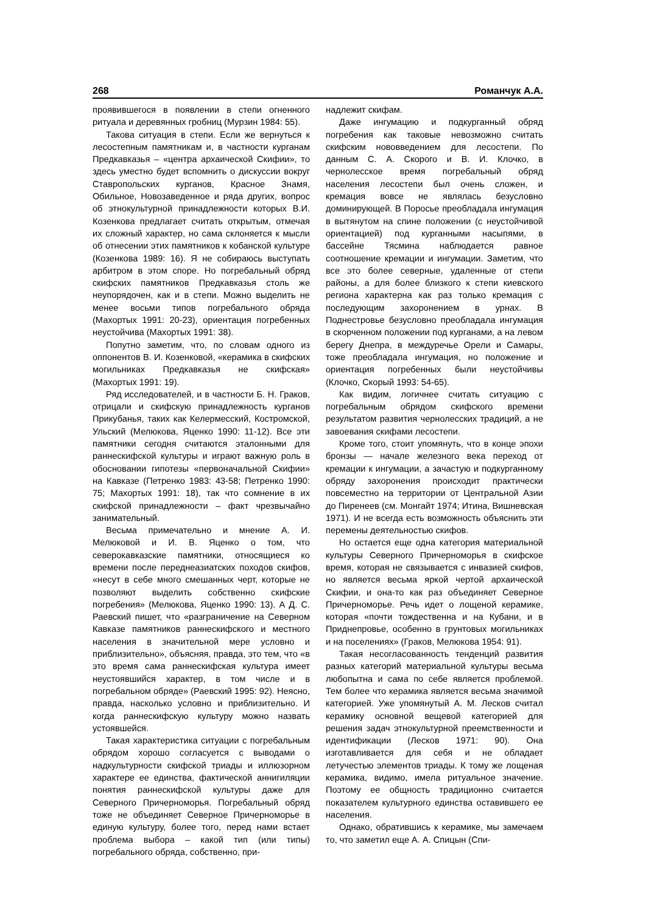268 Романчук А.А.
проявившегося в появлении в степи огненного ритуала и деревянных гробниц (Мурзин 1984: 55).
Такова ситуация в степи. Если же вернуться к лесостепным памятникам и, в частности курганам Предкавказья – «центра архаической Скифии», то здесь уместно будет вспомнить о дискуссии вокруг Ставропольских курганов, Красное Знамя, Обильное, Новозаведенное и ряда других, вопрос об этнокультурной принадлежности которых В.И. Козенкова предлагает считать открытым, отмечая их сложный характер, но сама склоняется к мысли об отнесении этих памятников к кобанской культуре (Козенкова 1989: 16). Я не собираюсь выступать арбитром в этом споре. Но погребальный обряд скифских памятников Предкавказья столь же неупорядочен, как и в степи. Можно выделить не менее восьми типов погребального обряда (Махортых 1991: 20-23), ориентация погребенных неустойчива (Махортых 1991: 38).
Попутно заметим, что, по словам одного из оппонентов В. И. Козенковой, «керамика в скифских могильниках Предкавказья не скифская» (Махортых 1991: 19).
Ряд исследователей, и в частности Б. Н. Граков, отрицали и скифскую принадлежность курганов Прикубанья, таких как Келермесский, Костромской, Ульский (Мелюкова, Яценко 1990: 11-12). Все эти памятники сегодня считаются эталонными для раннескифской культуры и играют важную роль в обосновании гипотезы «первоначальной Скифии» на Кавказе (Петренко 1983: 43-58; Петренко 1990: 75; Махортых 1991: 18), так что сомнение в их скифской принадлежности – факт чрезвычайно занимательный.
Весьма примечательно и мнение А. И. Мелюковой и И. В. Яценко о том, что северокавказские памятники, относящиеся ко времени после переднеазиатских походов скифов, «несут в себе много смешанных черт, которые не позволяют выделить собственно скифские погребения» (Мелюкова, Яценко 1990: 13). А Д. С. Раевский пишет, что «разграничение на Северном Кавказе памятников раннескифского и местного населения в значительной мере условно и приблизительно», объясняя, правда, это тем, что «в это время сама раннескифская культура имеет неустоявшийся характер, в том числе и в погребальном обряде» (Раевский 1995: 92). Неясно, правда, насколько условно и приблизительно. И когда раннескифскую культуру можно назвать устоявшейся.
Такая характеристика ситуации с погребальным обрядом хорошо согласуется с выводами о надкультурности скифской триады и иллюзорном характере ее единства, фактической аннигиляции понятия раннескифской культуры даже для Северного Причерноморья. Погребальный обряд тоже не объединяет Северное Причерноморье в единую культуру, более того, перед нами встает проблема выбора – какой тип (или типы) погребального обряда, собственно, при-
надлежит скифам.
Даже ингумацию и подкурганный обряд погребения как таковые невозможно считать скифским нововведением для лесостепи. По данным С. А. Скорого и В. И. Клочко, в чернолесское время погребальный обряд населения лесостепи был очень сложен, и кремация вовсе не являлась безусловно доминирующей. В Поросье преобладала ингумация в вытянутом на спине положении (с неустойчивой ориентацией) под курганными насыпями, в бассейне Тясмина наблюдается равное соотношение кремации и ингумации. Заметим, что все это более северные, удаленные от степи районы, а для более близкого к степи киевского региона характерна как раз только кремация с последующим захоронением в урнах. В Поднестровье безусловно преобладала ингумация в скорченном положении под курганами, а на левом берегу Днепра, в междуречье Орели и Самары, тоже преобладала ингумация, но положение и ориентация погребенных были неустойчивы (Клочко, Скорый 1993: 54-65).
Как видим, логичнее считать ситуацию с погребальным обрядом скифского времени результатом развития чернолесских традиций, а не завоевания скифами лесостепи.
Кроме того, стоит упомянуть, что в конце эпохи бронзы — начале железного века переход от кремации к ингумации, а зачастую и подкурганному обряду захоронения происходит практически повсеместно на территории от Центральной Азии до Пиренеев (см. Монгайт 1974; Итина, Вишневская 1971). И не всегда есть возможность объяснить эти перемены деятельностью скифов.
Но остается еще одна категория материальной культуры Северного Причерноморья в скифское время, которая не связывается с инвазией скифов, но является весьма яркой чертой архаической Скифии, и она-то как раз объединяет Северное Причерноморье. Речь идет о лощеной керамике, которая «почти тождественна и на Кубани, и в Приднепровье, особенно в грунтовых могильниках и на поселениях» (Граков, Мелюкова 1954: 91).
Такая несогласованность тенденций развития разных категорий материальной культуры весьма любопытна и сама по себе является проблемой. Тем более что керамика является весьма значимой категорией. Уже упомянутый А. М. Лесков считал керамику основной вещевой категорией для решения задач этнокультурной преемственности и идентификации (Лесков 1971: 90). Она изготавливается для себя и не обладает летучестью элементов триады. К тому же лощеная керамика, видимо, имела ритуальное значение. Поэтому ее общность традиционно считается показателем культурного единства оставившего ее населения.
Однако, обратившись к керамике, мы замечаем то, что заметил еще А. А. Спицын (Спи-